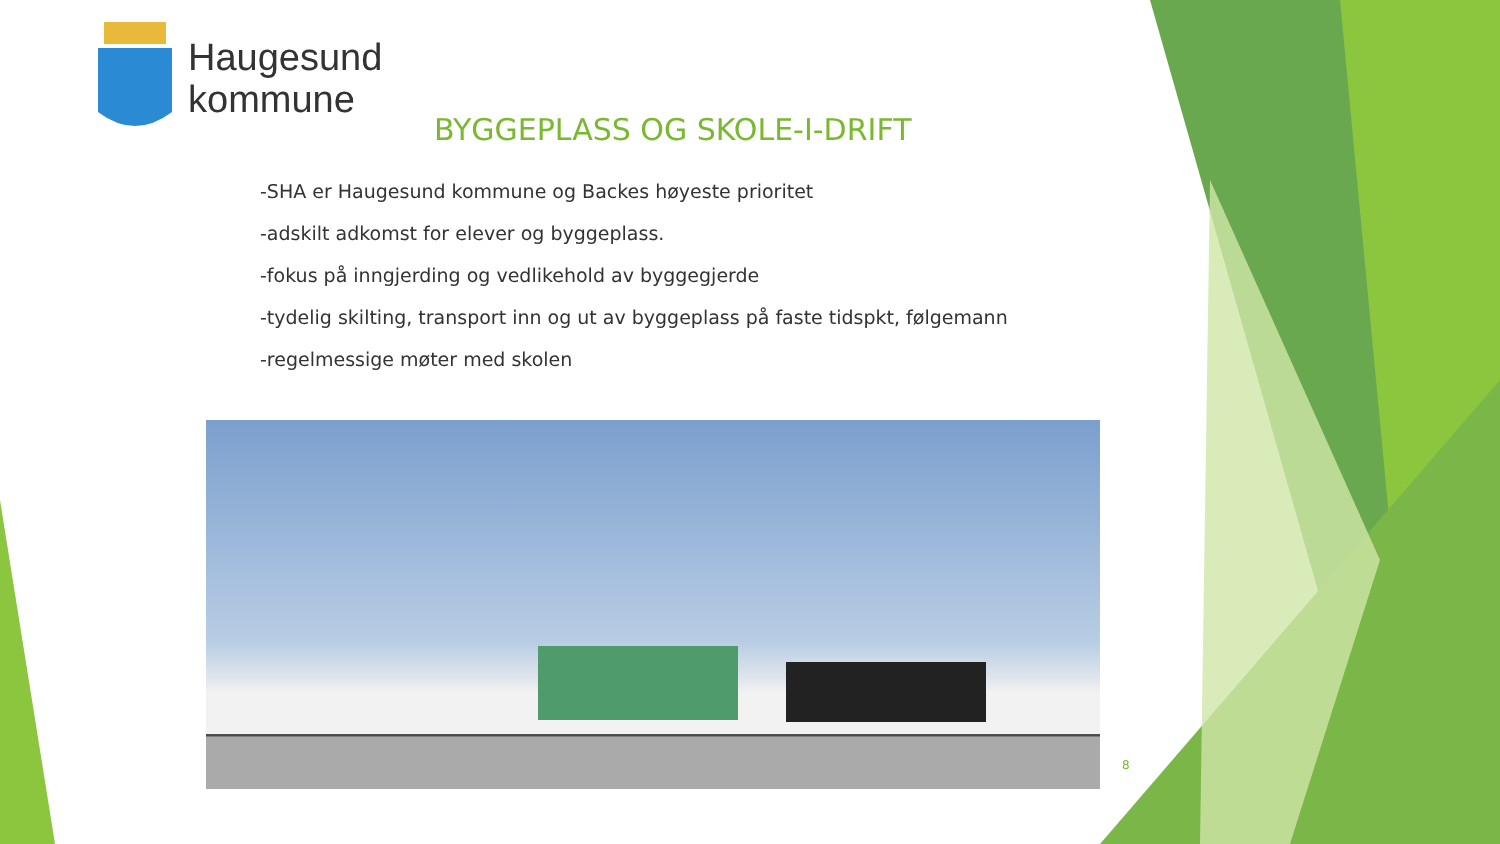Haugesund
kommune
BYGGEPLASS OG SKOLE-I-DRIFT
-SHA er Haugesund kommune og Backes høyeste prioritet
-adskilt adkomst for elever og byggeplass.
-fokus på inngjerding og vedlikehold av byggegjerde
-tydelig skilting, transport inn og ut av byggeplass på faste tidspkt, følgemann
-regelmessige møter med skolen
8